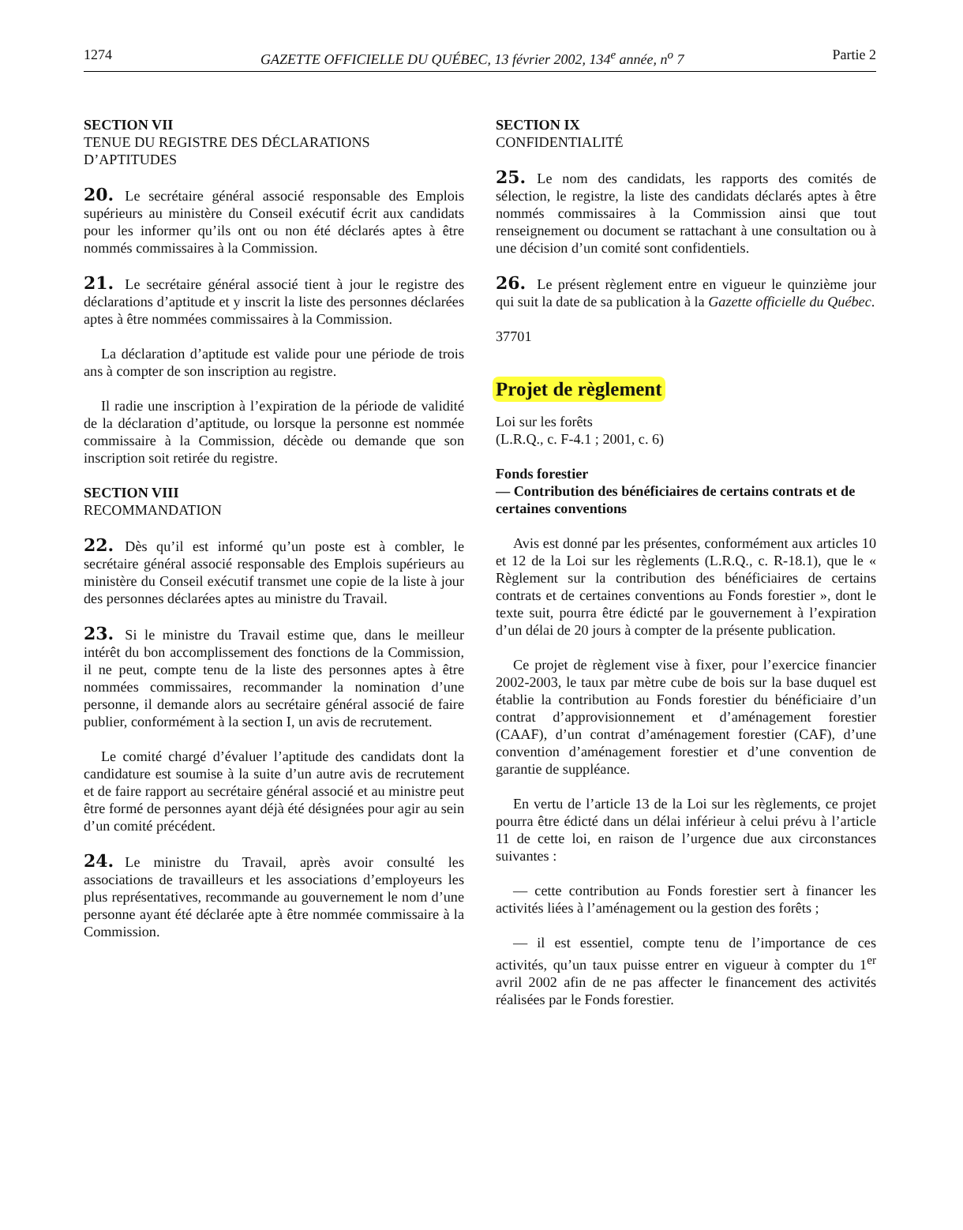1274 GAZETTE OFFICIELLE DU QUÉBEC, 13 février 2002, 134<sup>e</sup> année, n<sup>o</sup> 7 Partie 2
SECTION VII
TENUE DU REGISTRE DES DÉCLARATIONS D’APTITUDES
20. Le secrétaire général associé responsable des Emplois supérieurs au ministère du Conseil exécutif écrit aux candidats pour les informer qu’ils ont ou non été déclarés aptes à être nommés commissaires à la Commission.
21. Le secrétaire général associé tient à jour le registre des déclarations d’aptitude et y inscrit la liste des personnes déclarées aptes à être nommées commissaires à la Commission.
La déclaration d’aptitude est valide pour une période de trois ans à compter de son inscription au registre.
Il radie une inscription à l’expiration de la période de validité de la déclaration d’aptitude, ou lorsque la personne est nommée commissaire à la Commission, décède ou demande que son inscription soit retirée du registre.
SECTION VIII
RECOMMANDATION
22. Dès qu’il est informé qu’un poste est à combler, le secrétaire général associé responsable des Emplois supérieurs au ministère du Conseil exécutif transmet une copie de la liste à jour des personnes déclarées aptes au ministre du Travail.
23. Si le ministre du Travail estime que, dans le meilleur intérêt du bon accomplissement des fonctions de la Commission, il ne peut, compte tenu de la liste des personnes aptes à être nommées commissaires, recommander la nomination d’une personne, il demande alors au secrétaire général associé de faire publier, conformément à la section I, un avis de recrutement.
Le comité chargé d’évaluer l’aptitude des candidats dont la candidature est soumise à la suite d’un autre avis de recrutement et de faire rapport au secrétaire général associé et au ministre peut être formé de personnes ayant déjà été désignées pour agir au sein d’un comité précédent.
24. Le ministre du Travail, après avoir consulté les associations de travailleurs et les associations d’employeurs les plus représentatives, recommande au gouvernement le nom d’une personne ayant été déclarée apte à être nommée commissaire à la Commission.
SECTION IX
CONFIDENTIALITÉ
25. Le nom des candidats, les rapports des comités de sélection, le registre, la liste des candidats déclarés aptes à être nommés commissaires à la Commission ainsi que tout renseignement ou document se rattachant à une consultation ou à une décision d’un comité sont confidentiels.
26. Le présent règlement entre en vigueur le quinzième jour qui suit la date de sa publication à la Gazette officielle du Québec.
37701
Projet de règlement
Loi sur les forêts
(L.R.Q., c. F-4.1 ; 2001, c. 6)
Fonds forestier
— Contribution des bénéficiaires de certains contrats et de certaines conventions
Avis est donné par les présentes, conformément aux articles 10 et 12 de la Loi sur les règlements (L.R.Q., c. R-18.1), que le « Règlement sur la contribution des bénéficiaires de certains contrats et de certaines conventions au Fonds forestier », dont le texte suit, pourra être édicté par le gouvernement à l’expiration d’un délai de 20 jours à compter de la présente publication.
Ce projet de règlement vise à fixer, pour l’exercice financier 2002-2003, le taux par mètre cube de bois sur la base duquel est établie la contribution au Fonds forestier du bénéficiaire d’un contrat d’approvisionnement et d’aménagement forestier (CAAF), d’un contrat d’aménagement forestier (CAF), d’une convention d’aménagement forestier et d’une convention de garantie de suppléance.
En vertu de l’article 13 de la Loi sur les règlements, ce projet pourra être édicté dans un délai inférieur à celui prévu à l’article 11 de cette loi, en raison de l’urgence due aux circonstances suivantes :
— cette contribution au Fonds forestier sert à financer les activités liées à l’aménagement ou la gestion des forêts ;
— il est essentiel, compte tenu de l’importance de ces activités, qu’un taux puisse entrer en vigueur à compter du 1<sup>er</sup> avril 2002 afin de ne pas affecter le financement des activités réalisées par le Fonds forestier.